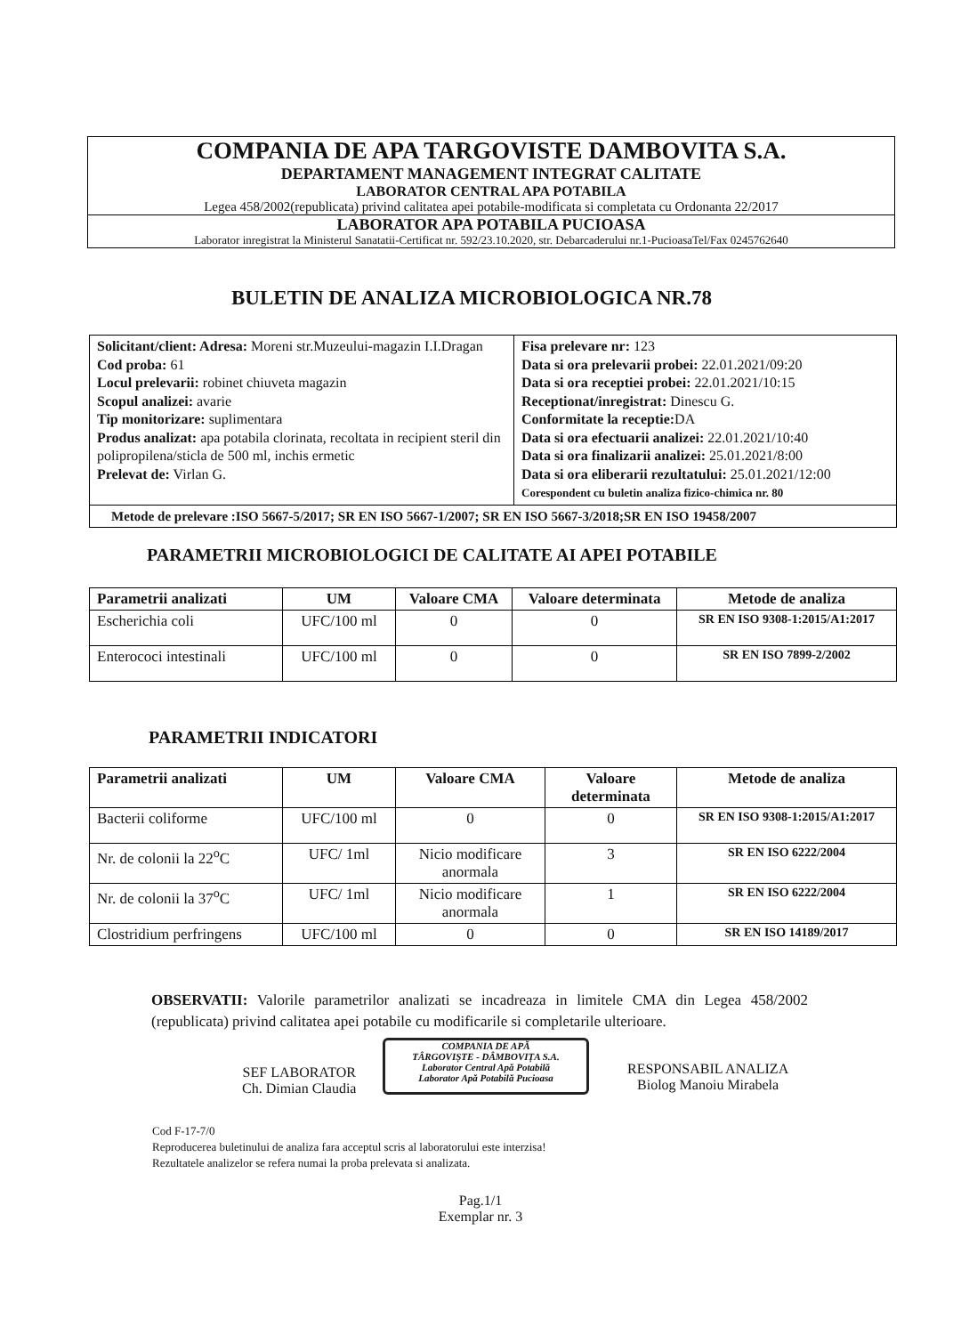COMPANIA DE APA TARGOVISTE DAMBOVITA S.A.
DEPARTAMENT MANAGEMENT INTEGRAT CALITATE
LABORATOR CENTRAL APA POTABILA
Legea 458/2002(republicata) privind calitatea apei potabile-modificata si completata cu Ordonanta 22/2017
LABORATOR APA POTABILA PUCIOASA
Laborator inregistrat la Ministerul Sanatatii-Certificat nr. 592/23.10.2020, str. Debarcaderului nr.1-PucioasaTel/Fax 0245762640
BULETIN DE ANALIZA MICROBIOLOGICA NR.78
| Solicitant/client: Adresa: Moreni str.Muzeului-magazin I.I.Dragan Cod proba: 61 Locul prelevarii: robinet chiuveta magazin Scopul analizei: avarie Tip monitorizare: suplimentara Produs analizat: apa potabila clorinata, recoltata in recipient steril din polipropilena/sticla de 500 ml, inchis ermetic Prelevat de: Virlan G. | Fisa prelevare nr: 123 Data si ora prelevarii probei: 22.01.2021/09:20 Data si ora receptiei probei: 22.01.2021/10:15 Receptionat/inregistrat: Dinescu G. Conformitate la receptie: DA Data si ora efectuarii analizei: 22.01.2021/10:40 Data si ora finalizarii analizei: 25.01.2021/8:00 Data si ora eliberarii rezultatului: 25.01.2021/12:00 Corespondent cu buletin analiza fizico-chimica nr. 80 |
| Metode de prelevare :ISO 5667-5/2017; SR EN ISO 5667-1/2007; SR EN ISO 5667-3/2018;SR EN ISO 19458/2007 | |
PARAMETRII MICROBIOLOGICI DE CALITATE AI APEI POTABILE
| Parametrii analizati | UM | Valoare CMA | Valoare determinata | Metode de analiza |
| --- | --- | --- | --- | --- |
| Escherichia coli | UFC/100 ml | 0 | 0 | SR EN ISO 9308-1:2015/A1:2017 |
| Enterococi intestinali | UFC/100 ml | 0 | 0 | SR EN ISO 7899-2/2002 |
PARAMETRII INDICATORI
| Parametrii analizati | UM | Valoare CMA | Valoare determinata | Metode de analiza |
| --- | --- | --- | --- | --- |
| Bacterii coliforme | UFC/100 ml | 0 | 0 | SR EN ISO 9308-1:2015/A1:2017 |
| Nr. de colonii la 22<sup>o</sup>C | UFC/ 1ml | Nicio modificare anormala | 3 | SR EN ISO 6222/2004 |
| Nr. de colonii la 37<sup>o</sup>C | UFC/ 1ml | Nicio modificare anormala | 1 | SR EN ISO 6222/2004 |
| Clostridium perfringens | UFC/100 ml | 0 | 0 | SR EN ISO 14189/2017 |
OBSERVATII: Valorile parametrilor analizati se incadreaza in limitele CMA din Legea 458/2002 (republicata) privind calitatea apei potabile cu modificarile si completarile ulterioare.
SEF LABORATOR
Ch. Dimian Claudia
COMPANIA DE APĂ
TÂRGOVIȘTE - DÂMBOVIȚA S.A.
Laborator Central Apă Potabilă
Laborator Apă Potabilă Pucioasa
RESPONSABIL ANALIZA
Biolog Manoiu Mirabela
Cod F-17-7/0
Reproducerea buletinului de analiza fara acceptul scris al laboratorului este interzisa!
Rezultatele analizelor se refera numai la proba prelevata si analizata.
Pag.1/1
Exemplar nr. 3